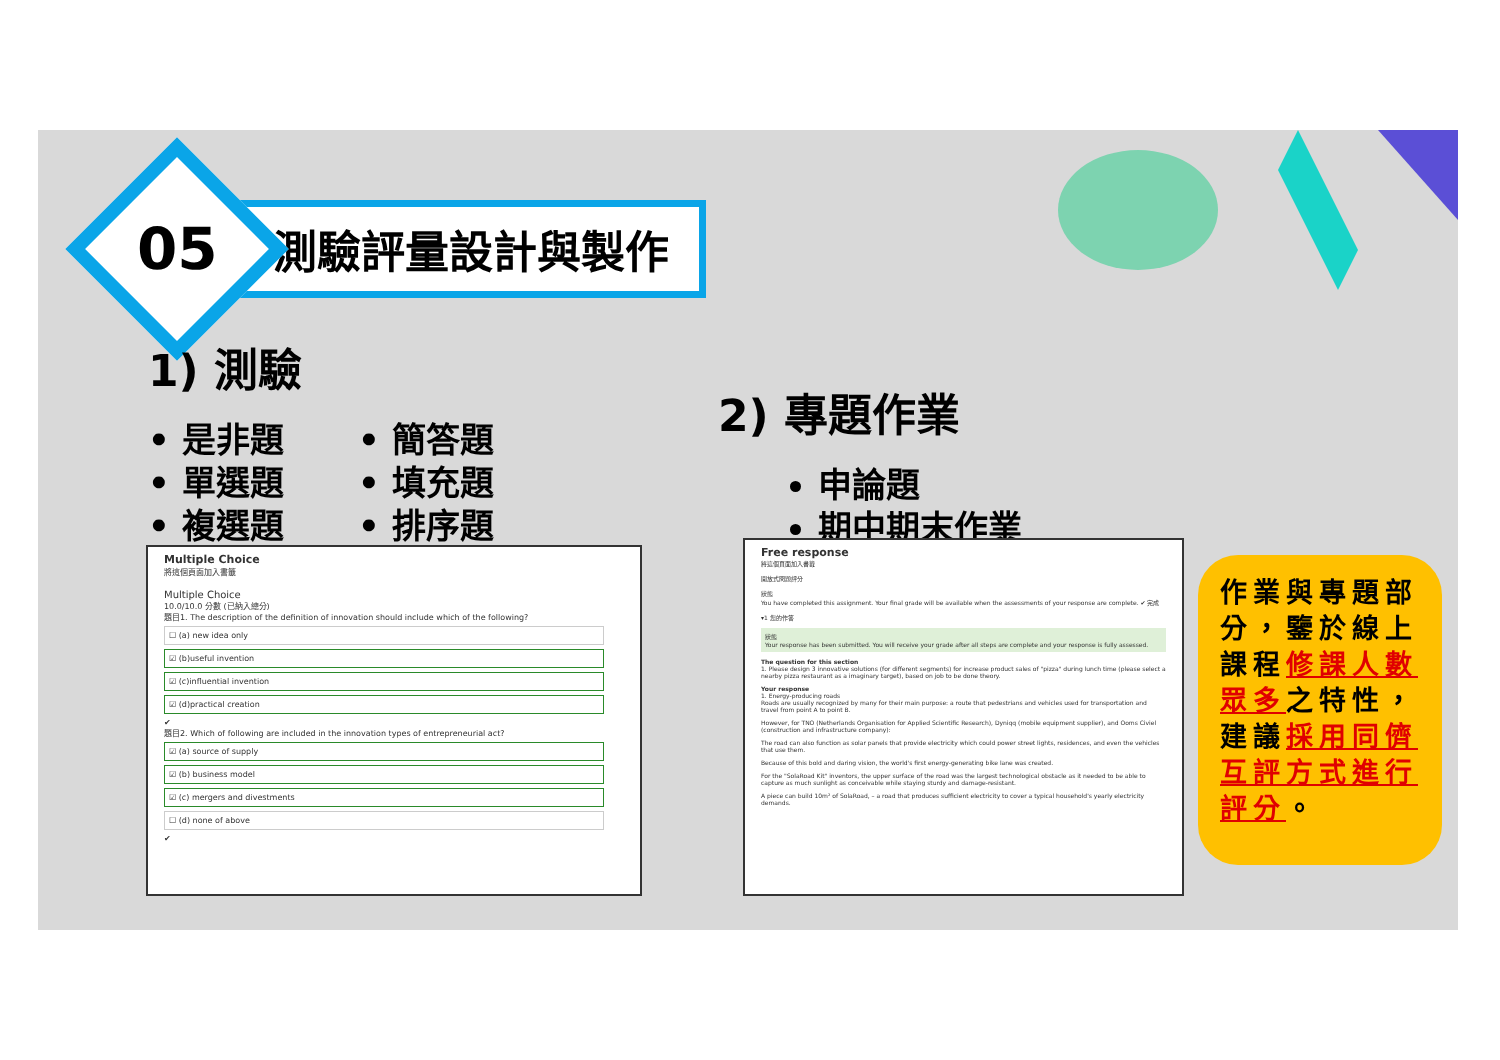05
測驗評量設計與製作
1) 測驗
• 是非題
• 簡答題
• 單選題
• 填充題
• 複選題
• 排序題
2) 專題作業
申論題
期中期末作業
Multiple Choice
將這個頁面加入書籤
Multiple Choice
10.0/10.0 分數 (已納入總分)
題目1. The description of the definition of innovation should include which of the following?
☐ (a) new idea only
☑ (b)useful invention
☑ (c)influential invention
☑ (d)practical creation
✔
題目2. Which of following are included in the innovation types of entrepreneurial act?
☑ (a) source of supply
☑ (b) business model
☑ (c) mergers and divestments
☐ (d) none of above
✔
Free response
將這個頁面加入書籤
開放式問題評分
狀態
You have completed this assignment. Your final grade will be available when the assessments of your response are complete. ✔ 完成
▾1 您的作答
狀態
Your response has been submitted. You will receive your grade after all steps are complete and your response is fully assessed.
The question for this section
1. Please design 3 innovative solutions (for different segments) for increase product sales of "pizza" during lunch time (please select a nearby pizza restaurant as a imaginary target), based on job to be done theory.
Your response
1. Energy-producing roads
Roads are usually recognized by many for their main purpose: a route that pedestrians and vehicles used for transportation and travel from point A to point B.
However, for TNO (Netherlands Organisation for Applied Scientific Research), Dyniqq (mobile equipment supplier), and Ooms Civiel (construction and infrastructure company):
The road can also function as solar panels that provide electricity which could power street lights, residences, and even the vehicles that use them.
Because of this bold and daring vision, the world's first energy-generating bike lane was created.
For the "SolaRoad Kit" inventors, the upper surface of the road was the largest technological obstacle as it needed to be able to capture as much sunlight as conceivable while staying sturdy and damage-resistant.
A piece can build 10m² of SolaRoad, – a road that produces sufficient electricity to cover a typical household's yearly electricity demands.
作業與專題部分，鑒於線上課程修課人數眾多之特性，建議採用同儕互評方式進行評分。